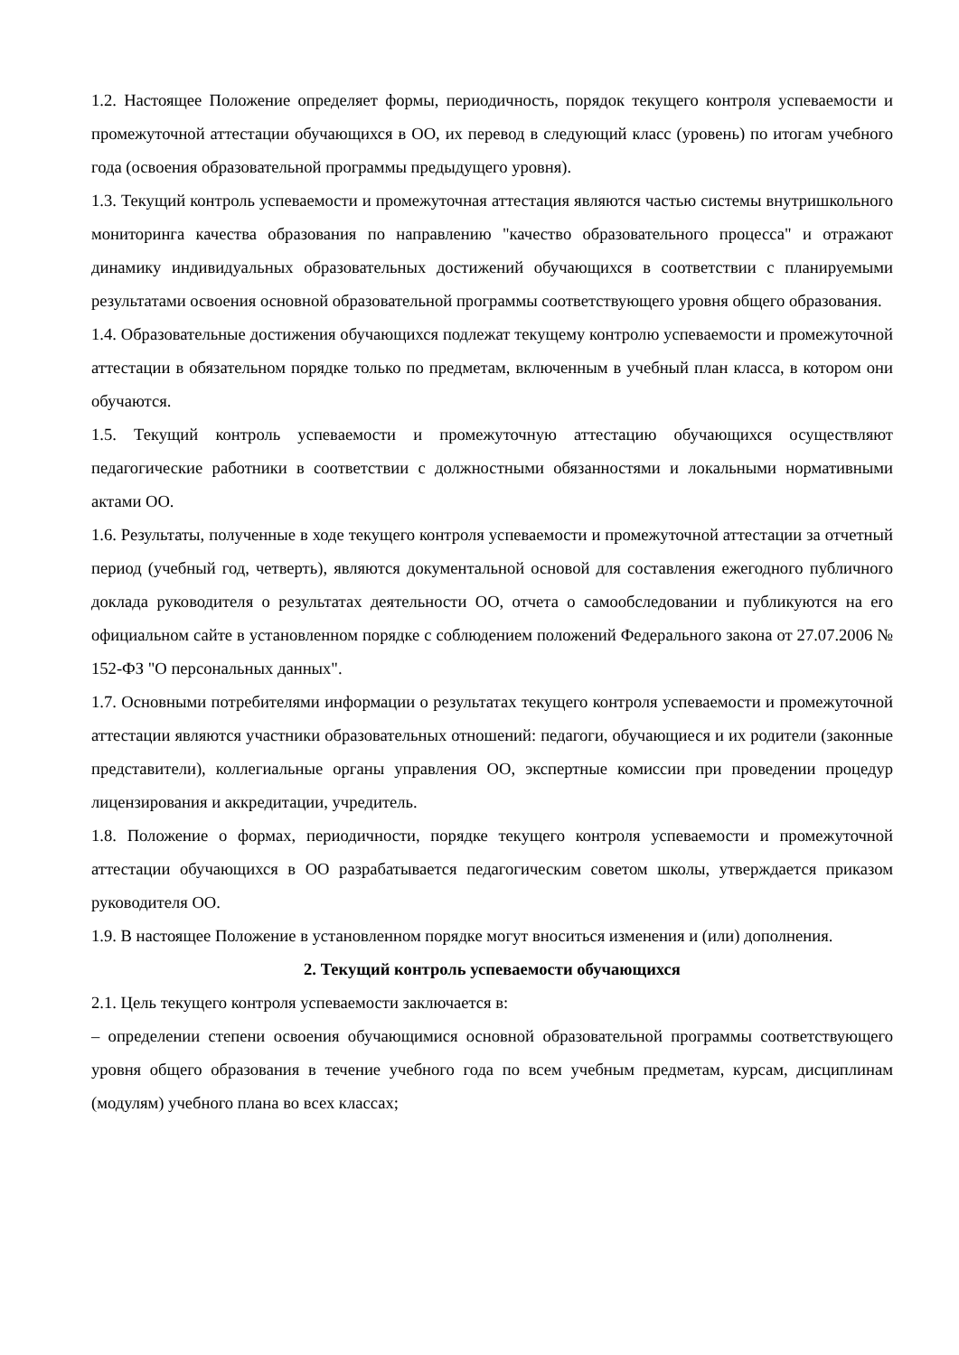1.2. Настоящее Положение определяет формы, периодичность, порядок текущего контроля успеваемости и промежуточной аттестации обучающихся в ОО, их перевод в следующий класс (уровень) по итогам учебного года (освоения образовательной программы предыдущего уровня).
1.3. Текущий контроль успеваемости и промежуточная аттестация являются частью системы внутришкольного мониторинга качества образования по направлению "качество образовательного процесса" и отражают динамику индивидуальных образовательных достижений обучающихся в соответствии с планируемыми результатами освоения основной образовательной программы соответствующего уровня общего образования.
1.4. Образовательные достижения обучающихся подлежат текущему контролю успеваемости и промежуточной аттестации в обязательном порядке только по предметам, включенным в учебный план класса, в котором они обучаются.
1.5. Текущий контроль успеваемости и промежуточную аттестацию обучающихся осуществляют педагогические работники в соответствии с должностными обязанностями и локальными нормативными актами ОО.
1.6. Результаты, полученные в ходе текущего контроля успеваемости и промежуточной аттестации за отчетный период (учебный год, четверть), являются документальной основой для составления ежегодного публичного доклада руководителя о результатах деятельности ОО, отчета о самообследовании и публикуются на его официальном сайте в установленном порядке с соблюдением положений Федерального закона от 27.07.2006 № 152-ФЗ "О персональных данных".
1.7. Основными потребителями информации о результатах текущего контроля успеваемости и промежуточной аттестации являются участники образовательных отношений: педагоги, обучающиеся и их родители (законные представители), коллегиальные органы управления ОО, экспертные комиссии при проведении процедур лицензирования и аккредитации, учредитель.
1.8. Положение о формах, периодичности, порядке текущего контроля успеваемости и промежуточной аттестации обучающихся в ОО разрабатывается педагогическим советом школы, утверждается приказом руководителя ОО.
1.9. В настоящее Положение в установленном порядке могут вноситься изменения и (или) дополнения.
2. Текущий контроль успеваемости обучающихся
2.1. Цель текущего контроля успеваемости заключается в:
– определении степени освоения обучающимися основной образовательной программы соответствующего уровня общего образования в течение учебного года по всем учебным предметам, курсам, дисциплинам (модулям) учебного плана во всех классах;